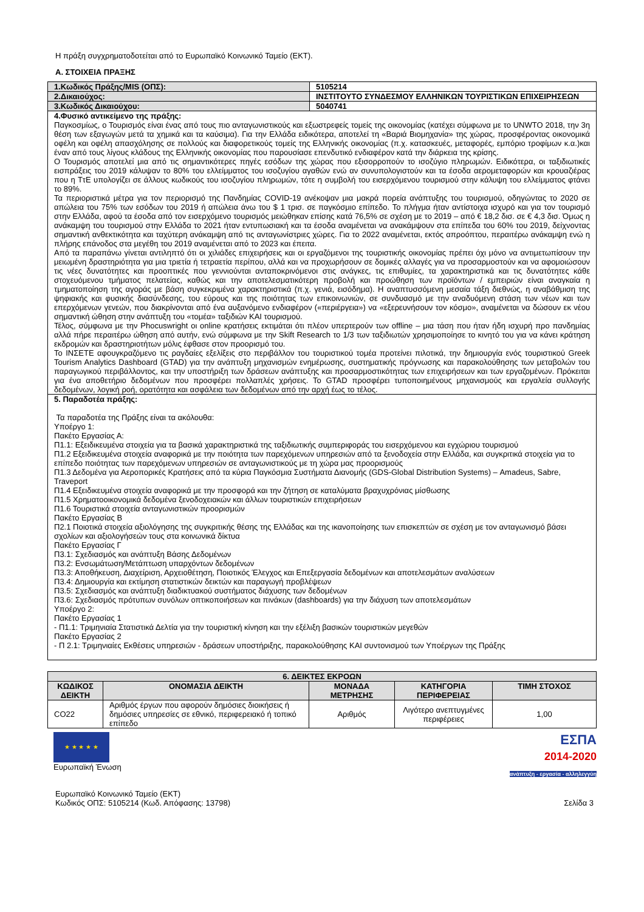Η πράξη συγχρηματοδοτείται από το Ευρωπαϊκό Κοινωνικό Ταμείο (ΕΚΤ).
Α. ΣΤΟΙΧΕΙΑ ΠΡΑΞΗΣ
| 1.Κωδικός Πράξης/MIS (ΟΠΣ): | 5105214 |
| 2.Δικαιούχος: | ΙΝΣΤΙΤΟΥΤΟ ΣΥΝΔΕΣΜΟΥ ΕΛΛΗΝΙΚΩΝ ΤΟΥΡΙΣΤΙΚΩΝ ΕΠΙΧΕΙΡΗΣΕΩΝ |
| 3.Κωδικός Δικαιούχου: | 5040741 |
| 4.Φυσικό αντικείμενο της πράξης: Παγκοσμίως, ο Τουρισμός είναι ένας από τους πιο ανταγωνιστικούς και εξωστρεφείς τομείς της οικονομίας (κατέχει σύμφωνα με το UNWTO 2018, την 3η θέση των εξαγωγών μετά τα χημικά και τα καύσιμα). Για την Ελλάδα ειδικότερα, αποτελεί τη «Βαριά Βιομηχανία» της χώρας, προσφέροντας οικονομικά οφέλη και οφέλη απασχόλησης σε πολλούς και διαφορετικούς τομείς της Ελληνικής οικονομίας (π.χ. κατασκευές, μεταφορές, εμπόριο τροφίμων κ.α.)και έναν από τους λίγους κλάδους της Ελληνικής οικονομίας που παρουσίασε επενδυτικό ενδιαφέρον κατά την διάρκεια της κρίσης. Ο Τουρισμός αποτελεί μια από τις σημαντικότερες πηγές εσόδων της χώρας που εξισορροπούν το ισοζύγιο πληρωμών. Ειδικότερα, οι ταξιδιωτικές εισπράξεις του 2019 κάλυψαν το 80% του ελλείμματος του ισοζυγίου αγαθών ενώ αν συνυπολογιστούν και τα έσοδα αερομεταφορών και κρουαζιέρας που η ΤτΕ υπολογίζει σε άλλους κωδικούς του ισοζυγίου πληρωμών, τότε η συμβολή του εισερχόμενου τουρισμού στην κάλυψη του ελλείμματος φτάνει το 89%. Τα περιοριστικά μέτρα για τον περιορισμό της Πανδημίας COVID-19 ανέκοψαν μια μακρά πορεία ανάπτυξης του τουρισμού, οδηγώντας το 2020 σε απώλεια του 75% των εσόδων του 2019 ή απώλεια άνω του $ 1 τρισ. σε παγκόσμιο επίπεδο. Το πλήγμα ήταν αντίστοιχα ισχυρό και για τον τουρισμό στην Ελλάδα, αφού τα έσοδα από τον εισερχόμενο τουρισμός μειώθηκαν επίσης κατά 76,5% σε σχέση με το 2019 – από € 18,2 δισ. σε € 4,3 δισ. Όμως η ανάκαμψη του τουρισμού στην Ελλάδα το 2021 ήταν εντυπωσιακή και τα έσοδα αναμένεται να ανακάμψουν στα επίπεδα του 60% του 2019, δείχνοντας σημαντική ανθεκτικότητα και ταχύτερη ανάκαμψη από τις ανταγωνίστριες χώρες. Για το 2022 αναμένεται, εκτός απροόπτου, περαιτέρω ανάκαμψη ενώ η πλήρης επάνοδος στα μεγέθη του 2019 αναμένεται από το 2023 και έπειτα. Από τα παραπάνω γίνεται αντιληπτό ότι οι χιλιάδες επιχειρήσεις και οι εργαζόμενοι της τουριστικής οικονομίας πρέπει όχι μόνο να αντιμετωπίσουν την μειωμένη δραστηριότητα για μια τριετία ή τετραετία περίπου, αλλά και να προχωρήσουν σε δομικές αλλαγές για να προσαρμοστούν και να αφομοιώσουν τις νέες δυνατότητες και προοπτικές που γεννιούνται ανταποκρινόμενοι στις ανάγκες, τις επιθυμίες, τα χαρακτηριστικά και τις δυνατότητες κάθε στοχευόμενου τμήματος πελατείας, καθώς και την αποτελεσματικότερη προβολή και προώθηση των προϊόντων / εμπειριών είναι αναγκαία η τμηματοποίηση της αγοράς με βάση συγκεκριμένα χαρακτηριστικά (π.χ. γενιά, εισόδημα). Η αναπτυσσόμενη μεσαία τάξη διεθνώς, η αναβάθμιση της ψηφιακής και φυσικής διασύνδεσης, του εύρους και της ποιότητας των επικοινωνιών, σε συνδυασμό με την αναδυόμενη στάση των νέων και των επερχόμενων γενεών, που διακρίνονται από ένα αυξανόμενο ενδιαφέρον («περιέργεια») να «εξερευνήσουν τον κόσμο», αναμένεται να δώσουν εκ νέου σημαντική ώθηση στην ανάπτυξη του «τομέα» ταξιδιών ΚΑΙ τουρισμού. Τέλος, σύμφωνα με την Phocuswright οι online κρατήσεις εκτιμάται ότι πλέον υπερτερούν των offline – μια τάση που ήταν ήδη ισχυρή προ πανδημίας αλλά πήρε περαιτέρω ώθηση από αυτήν, ενώ σύμφωνα με την Skift Research το 1/3 των ταξιδιωτών χρησιμοποίησε το κινητό του για να κάνει κράτηση εκδρομών και δραστηριοτήτων μόλις έφθασε στον προορισμό του. Το ΙΝΣΕΤΕ αφουγκραζόμενο τις ραγδαίες εξελίξεις στο περιβάλλον του τουριστικού τομέα προτείνει πιλοτικά, την δημιουργία ενός τουριστικού Greek Tourism Analytics Dashboard (GTAD) για την ανάπτυξη μηχανισμών ενημέρωσης, συστηματικής πρόγνωσης και παρακολούθησης των μεταβολών του παραγωγικού περιβάλλοντος, και την υποστήριξη των δράσεων ανάπτυξης και προσαρμοστικότητας των επιχειρήσεων και των εργαζομένων. Πρόκειται για ένα αποθετήριο δεδομένων που προσφέρει πολλαπλές χρήσεις. Το GTAD προσφέρει τυποποιημένους μηχανισμούς και εργαλεία συλλογής δεδομένων, λογική ροή, ορατότητα και ασφάλεια των δεδομένων από την αρχή έως το τέλος. | |
| 5. Παραδοτέα πράξης: Τα παραδοτέα της Πράξης είναι τα ακόλουθα: Υποέργο 1: Πακέτο Εργασίας Α: Π1.1: Εξειδικευμένα στοιχεία για τα βασικά χαρακτηριστικά της ταξιδιωτικής συμπεριφοράς του εισερχόμενου και εγχώριου τουρισμού Π1.2 Εξειδικευμένα στοιχεία αναφορικά με την ποιότητα των παρεχόμενων υπηρεσιών από τα ξενοδοχεία στην Ελλάδα, και συγκριτικά στοιχεία για το επίπεδο ποιότητας των παρεχόμενων υπηρεσιών σε ανταγωνιστικούς με τη χώρα μας προορισμούς Π1.3 Δεδομένα για Αεροπορικές Κρατήσεις από τα κύρια Παγκόσμια Συστήματα Διανομής (GDS-Global Distribution Systems) – Amadeus, Sabre, Traveport Π1.4 Εξειδικευμένα στοιχεία αναφορικά με την προσφορά και την ζήτηση σε καταλύματα βραχυχρόνιας μίσθωσης Π1.5 Χρηματοοικονομικά δεδομένα ξενοδοχειακών και άλλων τουριστικών επιχειρήσεων Π1.6 Τουριστικά στοιχεία ανταγωνιστικών προορισμών Πακέτο Εργασίας Β Π2.1 Ποιοτικά στοιχεία αξιολόγησης της συγκριτικής θέσης της Ελλάδας και της ικανοποίησης των επισκεπτών σε σχέση με τον ανταγωνισμό βάσει σχολίων και αξιολογήσεών τους στα κοινωνικά δίκτυα Πακέτο Εργασίας Γ Π3.1: Σχεδιασμός και ανάπτυξη Βάσης Δεδομένων Π3.2: Ενσωμάτωση/Μετάπτωση υπαρχόντων δεδομένων Π3.3: Αποθήκευση, Διαχείριση, Αρχειοθέτηση, Ποιοτικός Έλεγχος και Επεξεργασία δεδομένων και αποτελεσμάτων αναλύσεων Π3.4: Δημιουργία και εκτίμηση στατιστικών δεικτών και παραγωγή προβλέψεων Π3.5: Σχεδιασμός και ανάπτυξη διαδικτυακού συστήματος διάχυσης των δεδομένων Π3.6: Σχεδιασμός πρότυπων συνόλων οπτικοποιήσεων και πινάκων (dashboards) για την διάχυση των αποτελεσμάτων Υποέργο 2: Πακέτο Εργασίας 1 - Π1.1: Τριμηνιαία Στατιστικά Δελτία για την τουριστική κίνηση και την εξέλιξη βασικών τουριστικών μεγεθών Πακέτο Εργασίας 2 - Π 2.1: Τριμηνιαίες Εκθέσεις υπηρεσιών - δράσεων υποστήριξης, παρακολούθησης ΚΑΙ συντονισμού των Υποέργων της Πράξης | |
| 6. ΔΕΙΚΤΕΣ ΕΚΡΟΩΝ | | | | |
| --- | --- | --- | --- | --- |
| ΚΩΔΙΚΟΣ ΔΕΙΚΤΗ | ΟΝΟΜΑΣΙΑ ΔΕΙΚΤΗ | ΜΟΝΑΔΑ ΜΕΤΡΗΣΗΣ | ΚΑΤΗΓΟΡΙΑ ΠΕΡΙΦΕΡΕΙΑΣ | ΤΙΜΗ ΣΤΟΧΟΣ |
| CO22 | Αριθμός έργων που αφορούν δημόσιες διοικήσεις ή δημόσιες υπηρεσίες σε εθνικό, περιφερειακό ή τοπικό επίπεδο | Αριθμός | Λιγότερο ανεπτυγμένες περιφέρειες | 1,00 |
★ ★ ★ ★ ★
Ευρωπαϊκή Ένωση
ΕΣΠΑ
2014-2020
ανάπτυξη - εργασία - αλληλεγγύη
Ευρωπαϊκό Κοινωνικό Ταμείο (ΕΚΤ)
Κωδικός ΟΠΣ: 5105214 (Κωδ. Απόφασης: 13798)
Σελίδα 3